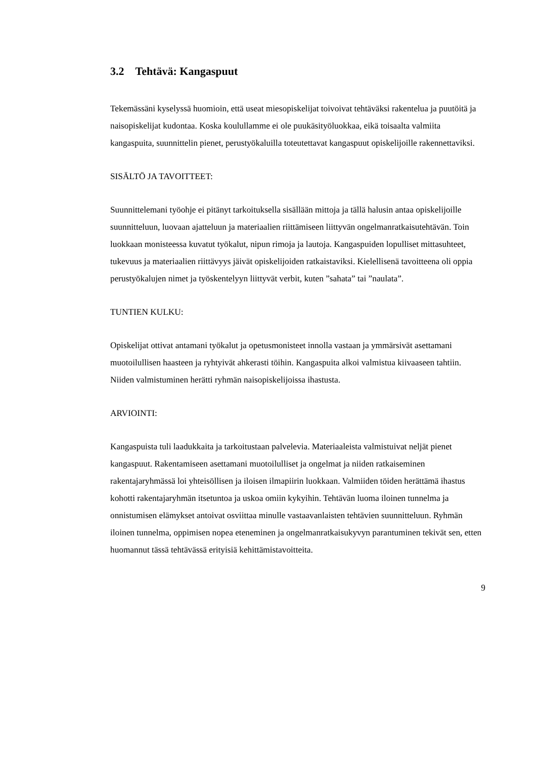3.2 Tehtävä: Kangaspuut
Tekemässäni kyselyssä huomioin, että useat miesopiskelijat toivoivat tehtäväksi rakentelua ja puutöitä ja naisopiskelijat kudontaa. Koska koulullamme ei ole puukäsityöluokkaa, eikä toisaalta valmiita kangaspuita, suunnittelin pienet, perustyökaluilla toteutettavat kangaspuut opiskelijoille rakennettaviksi.
SISÄLTÖ JA TAVOITTEET:
Suunnittelemani työohje ei pitänyt tarkoituksella sisällään mittoja ja tällä halusin antaa opiskelijoille suunnitteluun, luovaan ajatteluun ja materiaalien riittämiseen liittyvän ongelmanratkaisutehtävän. Toin luokkaan monisteessa kuvatut työkalut, nipun rimoja ja lautoja. Kangaspuiden lopulliset mittasuhteet, tukevuus ja materiaalien riittävyys jäivät opiskelijoiden ratkaistaviksi. Kielellisenä tavoitteena oli oppia perustyökalujen nimet ja työskentelyyn liittyvät verbit, kuten ”sahata” tai ”naulata”.
TUNTIEN KULKU:
Opiskelijat ottivat antamani työkalut ja opetusmonisteet innolla vastaan ja ymmärsivät asettamani muotoilullisen haasteen ja ryhtyivät ahkerasti töihin. Kangaspuita alkoi valmistua kiivaaseen tahtiin. Niiden valmistuminen herätti ryhmän naisopiskelijoissa ihastusta.
ARVIOINTI:
Kangaspuista tuli laadukkaita ja tarkoitustaan palvelevia. Materiaaleista valmistuivat neljät pienet kangaspuut. Rakentamiseen asettamani muotoilulliset ja ongelmat ja niiden ratkaiseminen rakentajaryhmässä loi yhteisöllisen ja iloisen ilmapiirin luokkaan. Valmiiden töiden herättämä ihastus kohotti rakentajaryhmän itsetuntoa ja uskoa omiin kykyihin. Tehtävän luoma iloinen tunnelma ja onnistumisen elämykset antoivat osviittaa minulle vastaavanlaisten tehtävien suunnitteluun. Ryhmän iloinen tunnelma, oppimisen nopea eteneminen ja ongelmanratkaisukyvyn parantuminen tekivät sen, etten huomannut tässä tehtävässä erityisiä kehittämistavoitteita.
9